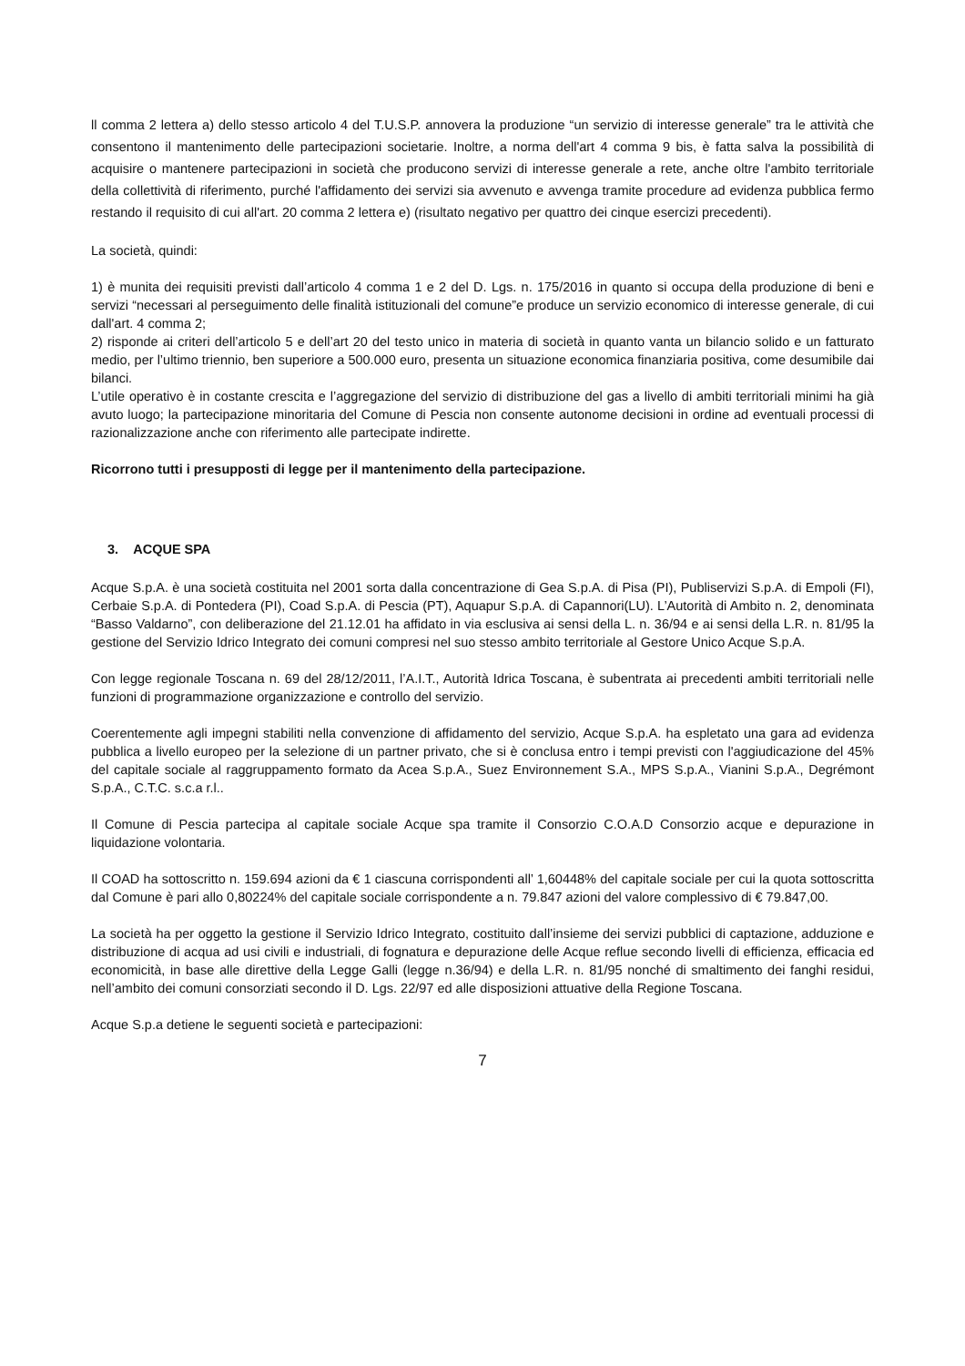ll comma 2 lettera a) dello stesso articolo 4 del T.U.S.P. annovera la produzione “un servizio di interesse generale” tra le attività che consentono il mantenimento delle partecipazioni societarie. Inoltre, a norma dell'art 4 comma 9 bis, è fatta salva la possibilità di acquisire o mantenere partecipazioni in società che producono servizi di interesse generale a rete, anche oltre l'ambito territoriale della collettività di riferimento, purché l'affidamento dei servizi sia avvenuto e avvenga tramite procedure ad evidenza pubblica fermo restando il requisito di cui all'art. 20 comma 2 lettera e) (risultato negativo per quattro dei cinque esercizi precedenti).
La società, quindi:
1) è munita dei requisiti previsti dall’articolo 4 comma 1 e 2 del D. Lgs. n. 175/2016 in quanto si occupa della produzione di beni e servizi “necessari al perseguimento delle finalità istituzionali del comune”e produce un servizio economico di interesse generale, di cui dall'art. 4 comma 2;
2) risponde ai criteri dell’articolo 5 e dell’art 20 del testo unico in materia di società in quanto vanta un bilancio solido e un fatturato medio, per l’ultimo triennio, ben superiore a 500.000 euro, presenta un situazione economica finanziaria positiva, come desumibile dai bilanci.
L’utile operativo è in costante crescita e l’aggregazione del servizio di distribuzione del gas a livello di ambiti territoriali minimi ha già avuto luogo; la partecipazione minoritaria del Comune di Pescia non consente autonome decisioni in ordine ad eventuali processi di razionalizzazione anche con riferimento alle partecipate indirette.
Ricorrono tutti i presupposti di legge per il mantenimento della partecipazione.
3. ACQUE SPA
Acque S.p.A. è una società costituita nel 2001 sorta dalla concentrazione di Gea S.p.A. di Pisa (PI), Publiservizi S.p.A. di Empoli (FI), Cerbaie S.p.A. di Pontedera (PI), Coad S.p.A. di Pescia (PT), Aquapur S.p.A. di Capannori(LU). L’Autorità di Ambito n. 2, denominata “Basso Valdarno”, con deliberazione del 21.12.01 ha affidato in via esclusiva ai sensi della L. n. 36/94 e ai sensi della L.R. n. 81/95 la gestione del Servizio Idrico Integrato dei comuni compresi nel suo stesso ambito territoriale al Gestore Unico Acque S.p.A.
Con legge regionale Toscana n. 69 del 28/12/2011, l’A.I.T., Autorità Idrica Toscana, è subentrata ai precedenti ambiti territoriali nelle funzioni di programmazione organizzazione e controllo del servizio.
Coerentemente agli impegni stabiliti nella convenzione di affidamento del servizio, Acque S.p.A. ha espletato una gara ad evidenza pubblica a livello europeo per la selezione di un partner privato, che si è conclusa entro i tempi previsti con l'aggiudicazione del 45% del capitale sociale al raggruppamento formato da Acea S.p.A., Suez Environnement S.A., MPS S.p.A., Vianini S.p.A., Degrémont S.p.A., C.T.C. s.c.a r.l..
Il Comune di Pescia partecipa al capitale sociale Acque spa tramite il Consorzio C.O.A.D Consorzio acque e depurazione in liquidazione volontaria.
Il COAD ha sottoscritto n. 159.694 azioni da € 1 ciascuna corrispondenti all’ 1,60448% del capitale sociale per cui la quota sottoscritta dal Comune è pari allo 0,80224% del capitale sociale corrispondente a n. 79.847 azioni del valore complessivo di € 79.847,00.
La società ha per oggetto la gestione il Servizio Idrico Integrato, costituito dall’insieme dei servizi pubblici di captazione, adduzione e distribuzione di acqua ad usi civili e industriali, di fognatura e depurazione delle Acque reflue secondo livelli di efficienza, efficacia ed economicità, in base alle direttive della Legge Galli (legge n.36/94) e della L.R. n. 81/95 nonché di smaltimento dei fanghi residui, nell’ambito dei comuni consorziati secondo il D. Lgs. 22/97 ed alle disposizioni attuative della Regione Toscana.
Acque S.p.a detiene le seguenti società e partecipazioni:
7